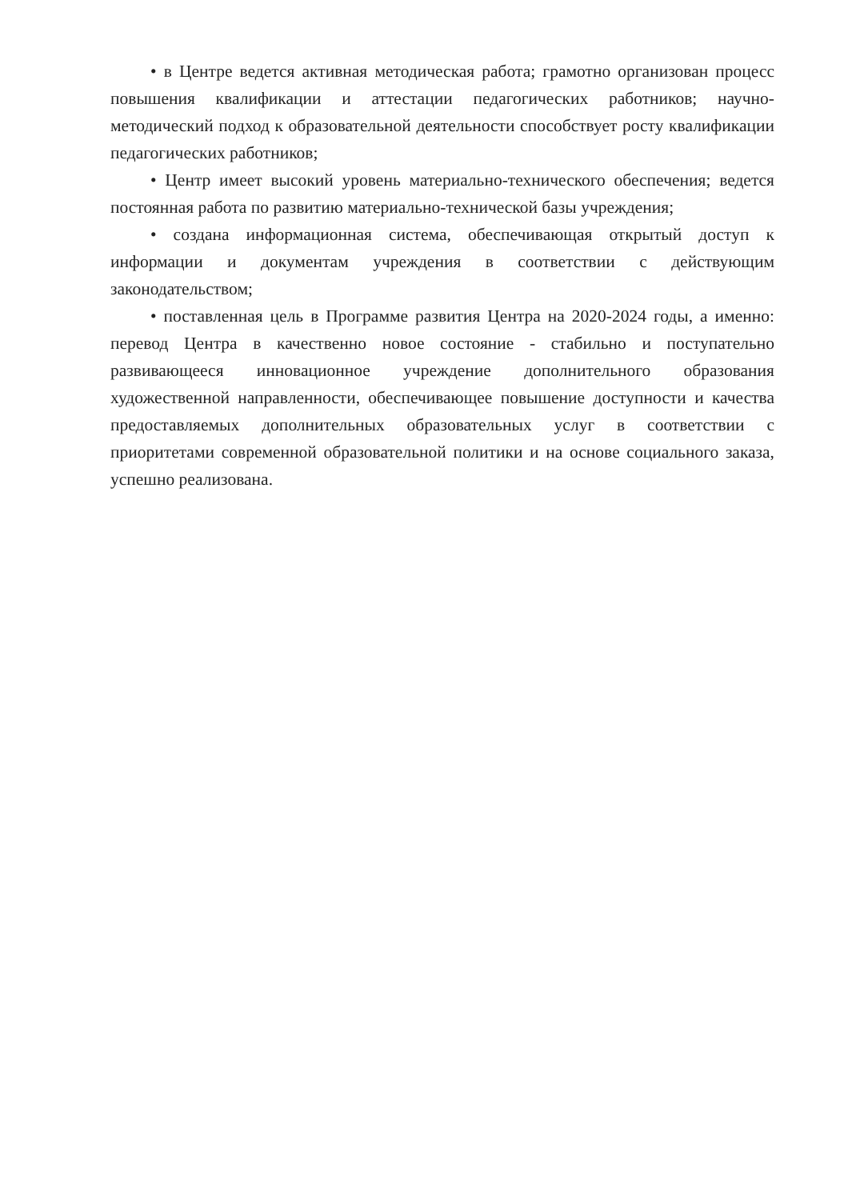• в Центре ведется активная методическая работа; грамотно организован процесс повышения квалификации и аттестации педагогических работников; научно-методический подход к образовательной деятельности способствует росту квалификации педагогических работников;
• Центр имеет высокий уровень материально-технического обеспечения; ведется постоянная работа по развитию материально-технической базы учреждения;
• создана информационная система, обеспечивающая открытый доступ к информации и документам учреждения в соответствии с действующим законодательством;
• поставленная цель в Программе развития Центра на 2020-2024 годы, а именно: перевод Центра в качественно новое состояние - стабильно и поступательно развивающееся инновационное учреждение дополнительного образования художественной направленности, обеспечивающее повышение доступности и качества предоставляемых дополнительных образовательных услуг в соответствии с приоритетами современной образовательной политики и на основе социального заказа, успешно реализована.